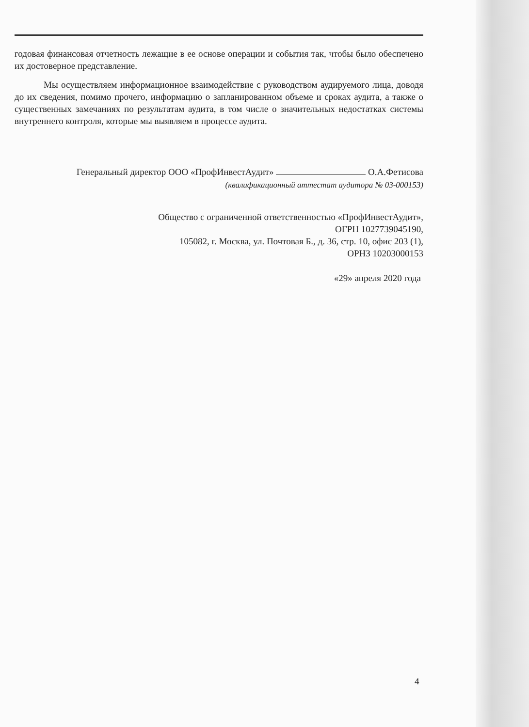годовая финансовая отчетность лежащие в ее основе операции и события так, чтобы было обеспечено их достоверное представление.
Мы осуществляем информационное взаимодействие с руководством аудируемого лица, доводя до их сведения, помимо прочего, информацию о запланированном объеме и сроках аудита, а также о существенных замечаниях по результатам аудита, в том числе о значительных недостатках системы внутреннего контроля, которые мы выявляем в процессе аудита.
Генеральный директор ООО «ПрофИнвестАудит» О.А.Фетисова
(квалификационный аттестат аудитора № 03-000153)
Общество с ограниченной ответственностью «ПрофИнвестАудит»,
ОГРН 1027739045190,
105082, г. Москва, ул. Почтовая Б., д. 36, стр. 10, офис 203 (1),
ОРНЗ 10203000153
«29» апреля 2020 года
4